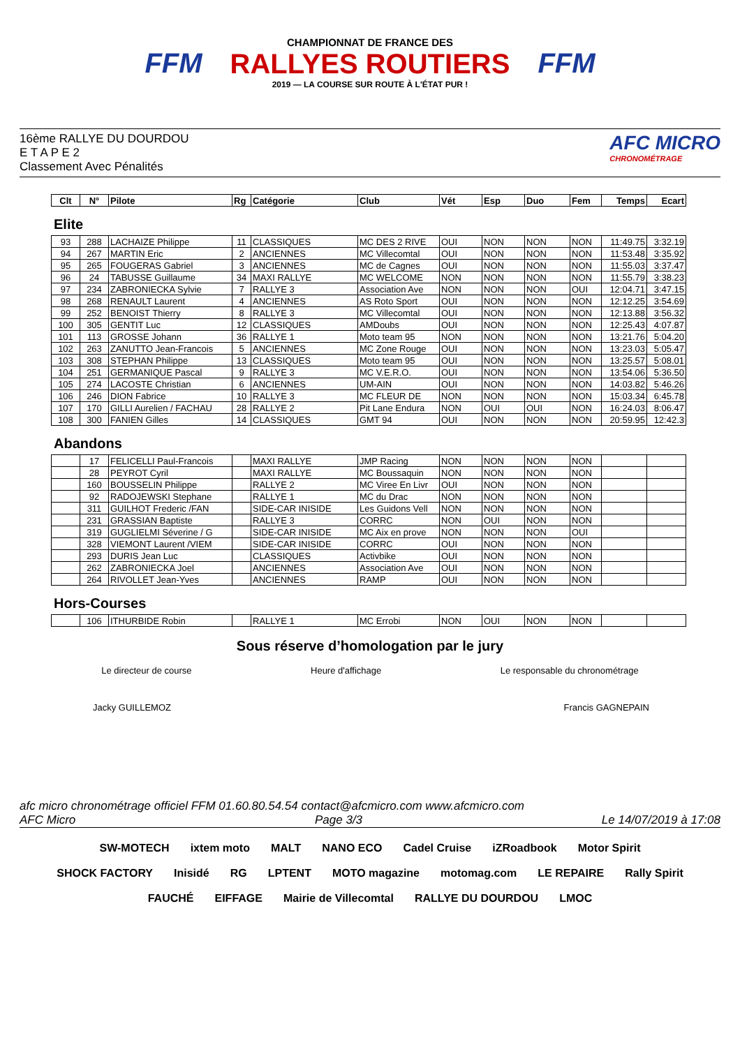FFM
CHAMPIONNAT DE FRANCE DES
RALLYES ROUTIERS
2019 — LA COURSE SUR ROUTE À L'ÉTAT PUR !
FFM
16ème RALLYE DU DOURDOU
E T A P E 2
Classement Avec Pénalités
AFC MICRO
CHRONOMÉTRAGE
| Clt | N° | Pilote | Rg | Catégorie | Club | Vét | Esp | Duo | Fem | Temps | Ecart |
| --- | --- | --- | --- | --- | --- | --- | --- | --- | --- | --- | --- |
Elite
| 93 | 288 | LACHAIZE Philippe | 11 | CLASSIQUES | MC DES 2 RIVE | OUI | NON | NON | NON | 11:49.75 | 3:32.19 |
| 94 | 267 | MARTIN Eric | 2 | ANCIENNES | MC Villecomtal | OUI | NON | NON | NON | 11:53.48 | 3:35.92 |
| 95 | 265 | FOUGERAS Gabriel | 3 | ANCIENNES | MC de Cagnes | OUI | NON | NON | NON | 11:55.03 | 3:37.47 |
| 96 | 24 | TABUSSE Guillaume | 34 | MAXI RALLYE | MC WELCOME | NON | NON | NON | NON | 11:55.79 | 3:38.23 |
| 97 | 234 | ZABRONIECKA Sylvie | 7 | RALLYE 3 | Association Ave | NON | NON | NON | OUI | 12:04.71 | 3:47.15 |
| 98 | 268 | RENAULT Laurent | 4 | ANCIENNES | AS Roto Sport | OUI | NON | NON | NON | 12:12.25 | 3:54.69 |
| 99 | 252 | BENOIST Thierry | 8 | RALLYE 3 | MC Villecomtal | OUI | NON | NON | NON | 12:13.88 | 3:56.32 |
| 100 | 305 | GENTIT Luc | 12 | CLASSIQUES | AMDoubs | OUI | NON | NON | NON | 12:25.43 | 4:07.87 |
| 101 | 113 | GROSSE Johann | 36 | RALLYE 1 | Moto team 95 | NON | NON | NON | NON | 13:21.76 | 5:04.20 |
| 102 | 263 | ZANUTTO Jean-Francois | 5 | ANCIENNES | MC Zone Rouge | OUI | NON | NON | NON | 13:23.03 | 5:05.47 |
| 103 | 308 | STEPHAN Philippe | 13 | CLASSIQUES | Moto team 95 | OUI | NON | NON | NON | 13:25.57 | 5:08.01 |
| 104 | 251 | GERMANIQUE Pascal | 9 | RALLYE 3 | MC V.E.R.O. | OUI | NON | NON | NON | 13:54.06 | 5:36.50 |
| 105 | 274 | LACOSTE Christian | 6 | ANCIENNES | UM-AIN | OUI | NON | NON | NON | 14:03.82 | 5:46.26 |
| 106 | 246 | DION Fabrice | 10 | RALLYE 3 | MC FLEUR DE | NON | NON | NON | NON | 15:03.34 | 6:45.78 |
| 107 | 170 | GILLI Aurelien / FACHAU | 28 | RALLYE 2 | Pit Lane Endura | NON | OUI | OUI | NON | 16:24.03 | 8:06.47 |
| 108 | 300 | FANIEN Gilles | 14 | CLASSIQUES | GMT 94 | OUI | NON | NON | NON | 20:59.95 | 12:42.3 |
Abandons
| | 17 | FELICELLI Paul-Francois | | MAXI RALLYE | JMP Racing | NON | NON | NON | NON | | |
| | 28 | PEYROT Cyril | | MAXI RALLYE | MC Boussaquin | NON | NON | NON | NON | | |
| | 160 | BOUSSELIN Philippe | | RALLYE 2 | MC Viree En Livr | OUI | NON | NON | NON | | |
| | 92 | RADOJEWSKI Stephane | | RALLYE 1 | MC du Drac | NON | NON | NON | NON | | |
| | 311 | GUILHOT Frederic /FAN | | SIDE-CAR INISIDE | Les Guidons Vell | NON | NON | NON | NON | | |
| | 231 | GRASSIAN Baptiste | | RALLYE 3 | CORRC | NON | OUI | NON | NON | | |
| | 319 | GUGLIELMI Séverine / G | | SIDE-CAR INISIDE | MC Aix en prove | NON | NON | NON | OUI | | |
| | 328 | VIEMONT Laurent /VIEM | | SIDE-CAR INISIDE | CORRC | OUI | NON | NON | NON | | |
| | 293 | DURIS Jean Luc | | CLASSIQUES | Activbike | OUI | NON | NON | NON | | |
| | 262 | ZABRONIECKA Joel | | ANCIENNES | Association Ave | OUI | NON | NON | NON | | |
| | 264 | RIVOLLET Jean-Yves | | ANCIENNES | RAMP | OUI | NON | NON | NON | | |
Hors-Courses
| | 106 | ITHURBIDE Robin | | RALLYE 1 | MC Errobi | NON | OUI | NON | NON | | |
Sous réserve d’homologation par le jury
Le directeur de course Heure d'affichage Le responsable du chronométrage
Jacky GUILLEMOZ Francis GAGNEPAIN
afc micro chronométrage officiel FFM 01.60.80.54.54 contact@afcmicro.com www.afcmicro.com
AFC Micro Page 3/3 Le 14/07/2019 à 17:08
SW-MOTECH ixtem moto MALT NANO ECO Cadel Cruise iZRoadbook Motor Spirit SHOCK FACTORY Inisidé RG LPTENT MOTO magazine motomag.com LE REPAIRE Rally Spirit FAUCHÉ EIFFAGE Mairie de Villecomtal RALLYE DU DOURDOU LMOC